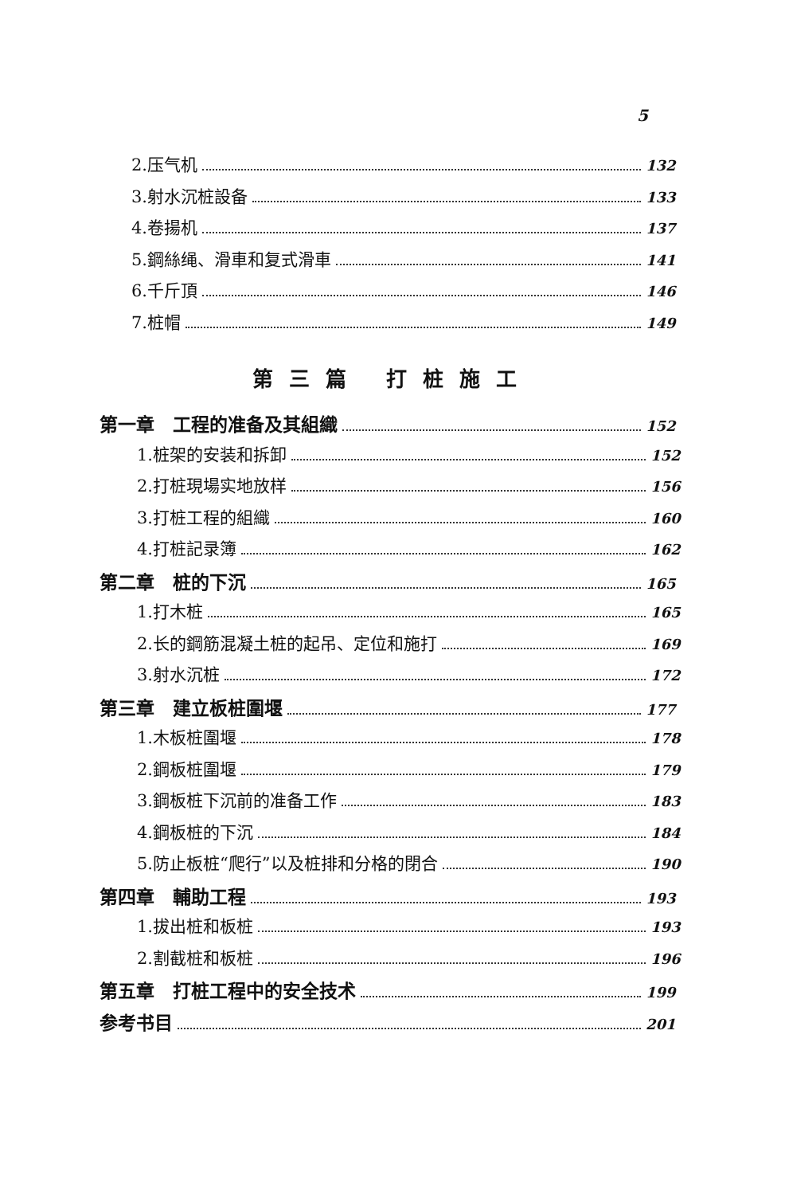5
2.压气机 132
3.射水沉桩設备 133
4.卷揚机 137
5.鋼絲绳、滑車和复式滑車 141
6.千斤頂 146
7.桩帽 149
第三篇 打桩施工
第一章　工程的准备及其組織 152
1.桩架的安装和拆卸 152
2.打桩現場实地放样 156
3.打桩工程的組織 160
4.打桩記录簿 162
第二章　桩的下沉 165
1.打木桩 165
2.长的鋼筋混凝土桩的起吊、定位和施打 169
3.射水沉桩 172
第三章　建立板桩圍堰 177
1.木板桩圍堰 178
2.鋼板桩圍堰 179
3.鋼板桩下沉前的准备工作 183
4.鋼板桩的下沉 184
5.防止板桩“爬行”以及桩排和分格的閉合 190
第四章　輔助工程 193
1.拔出桩和板桩 193
2.割截桩和板桩 196
第五章　打桩工程中的安全技术 199
参考书目 201